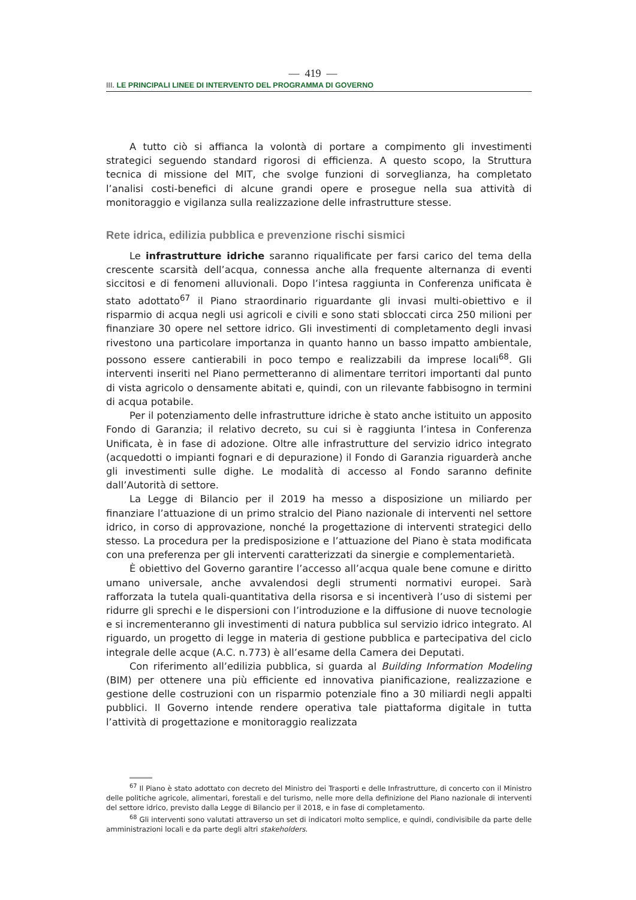— 419 —
III. LE PRINCIPALI LINEE DI INTERVENTO DEL PROGRAMMA DI GOVERNO
A tutto ciò si affianca la volontà di portare a compimento gli investimenti strategici seguendo standard rigorosi di efficienza. A questo scopo, la Struttura tecnica di missione del MIT, che svolge funzioni di sorveglianza, ha completato l’analisi costi-benefici di alcune grandi opere e prosegue nella sua attività di monitoraggio e vigilanza sulla realizzazione delle infrastrutture stesse.
Rete idrica, edilizia pubblica e prevenzione rischi sismici
Le infrastrutture idriche saranno riqualificate per farsi carico del tema della crescente scarsità dell’acqua, connessa anche alla frequente alternanza di eventi siccitosi e di fenomeni alluvionali. Dopo l’intesa raggiunta in Conferenza unificata è stato adottato<sup>67</sup> il Piano straordinario riguardante gli invasi multi-obiettivo e il risparmio di acqua negli usi agricoli e civili e sono stati sbloccati circa 250 milioni per finanziare 30 opere nel settore idrico. Gli investimenti di completamento degli invasi rivestono una particolare importanza in quanto hanno un basso impatto ambientale, possono essere cantierabili in poco tempo e realizzabili da imprese locali<sup>68</sup>. Gli interventi inseriti nel Piano permetteranno di alimentare territori importanti dal punto di vista agricolo o densamente abitati e, quindi, con un rilevante fabbisogno in termini di acqua potabile.
Per il potenziamento delle infrastrutture idriche è stato anche istituito un apposito Fondo di Garanzia; il relativo decreto, su cui si è raggiunta l’intesa in Conferenza Unificata, è in fase di adozione. Oltre alle infrastrutture del servizio idrico integrato (acquedotti o impianti fognari e di depurazione) il Fondo di Garanzia riguarderà anche gli investimenti sulle dighe. Le modalità di accesso al Fondo saranno definite dall’Autorità di settore.
La Legge di Bilancio per il 2019 ha messo a disposizione un miliardo per finanziare l’attuazione di un primo stralcio del Piano nazionale di interventi nel settore idrico, in corso di approvazione, nonché la progettazione di interventi strategici dello stesso. La procedura per la predisposizione e l’attuazione del Piano è stata modificata con una preferenza per gli interventi caratterizzati da sinergie e complementarietà.
È obiettivo del Governo garantire l’accesso all’acqua quale bene comune e diritto umano universale, anche avvalendosi degli strumenti normativi europei. Sarà rafforzata la tutela quali-quantitativa della risorsa e si incentiverà l’uso di sistemi per ridurre gli sprechi e le dispersioni con l’introduzione e la diffusione di nuove tecnologie e si incrementeranno gli investimenti di natura pubblica sul servizio idrico integrato. Al riguardo, un progetto di legge in materia di gestione pubblica e partecipativa del ciclo integrale delle acque (A.C. n.773) è all’esame della Camera dei Deputati.
Con riferimento all’edilizia pubblica, si guarda al Building Information Modeling (BIM) per ottenere una più efficiente ed innovativa pianificazione, realizzazione e gestione delle costruzioni con un risparmio potenziale fino a 30 miliardi negli appalti pubblici. Il Governo intende rendere operativa tale piattaforma digitale in tutta l’attività di progettazione e monitoraggio realizzata
<sup>67</sup> Il Piano è stato adottato con decreto del Ministro dei Trasporti e delle Infrastrutture, di concerto con il Ministro delle politiche agricole, alimentari, forestali e del turismo, nelle more della definizione del Piano nazionale di interventi del settore idrico, previsto dalla Legge di Bilancio per il 2018, e in fase di completamento.
<sup>68</sup> Gli interventi sono valutati attraverso un set di indicatori molto semplice, e quindi, condivisibile da parte delle amministrazioni locali e da parte degli altri stakeholders.